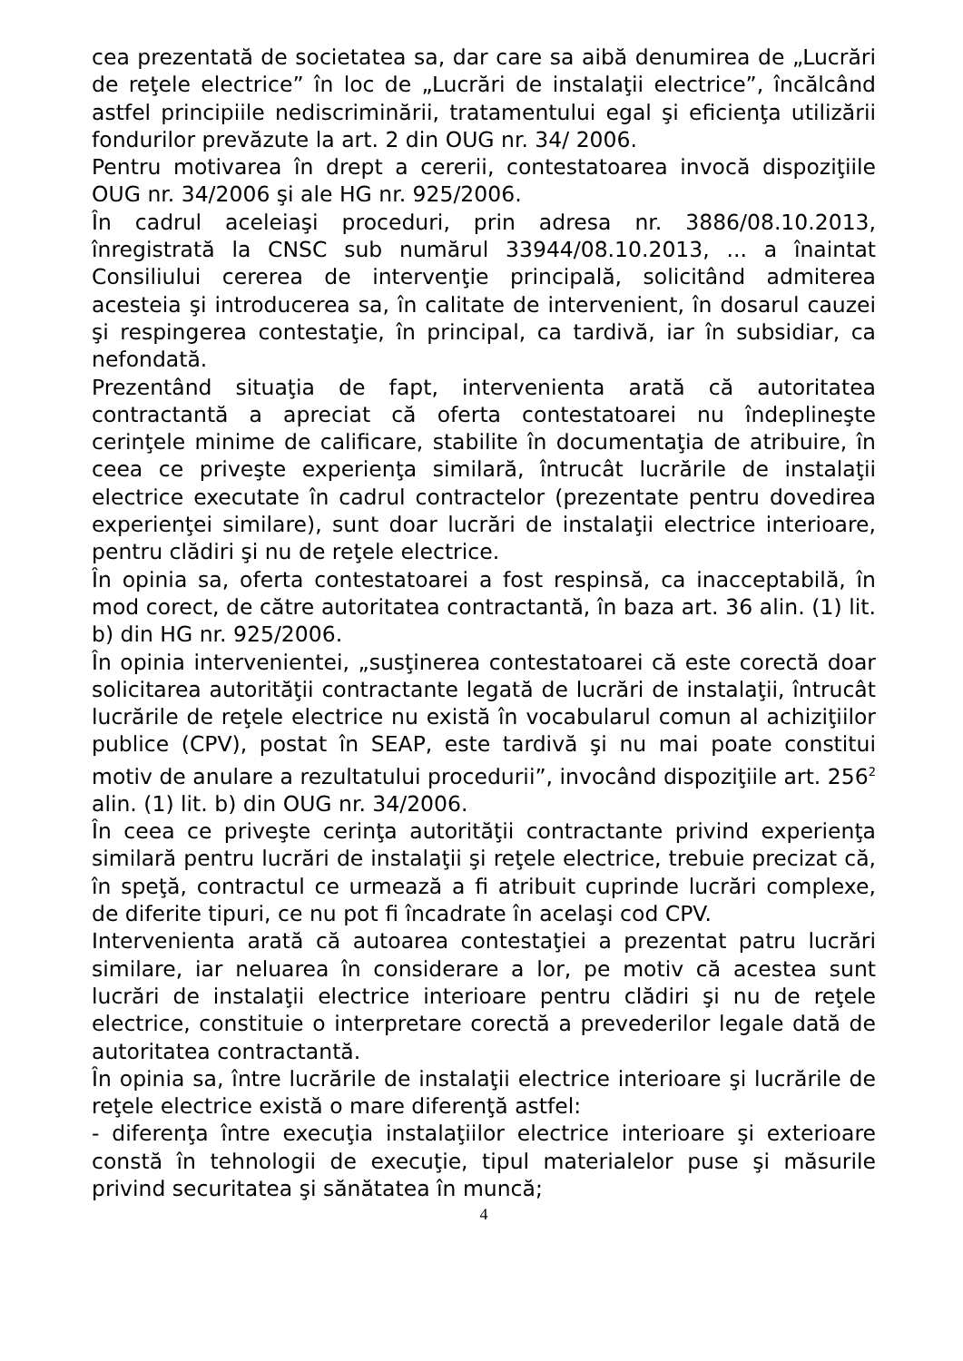cea prezentată de societatea sa, dar care sa aibă denumirea de „Lucrări de reţele electrice” în loc de „Lucrări de instalaţii electrice”, încălcând astfel principiile nediscriminării, tratamentului egal şi eficienţa utilizării fondurilor prevăzute la art. 2 din OUG nr. 34/ 2006.
Pentru motivarea în drept a cererii, contestatoarea invocă dispoziţiile OUG nr. 34/2006 şi ale HG nr. 925/2006.
În cadrul aceleiaşi proceduri, prin adresa nr. 3886/08.10.2013, înregistrată la CNSC sub numărul 33944/08.10.2013, ... a înaintat Consiliului cererea de intervenţie principală, solicitând admiterea acesteia şi introducerea sa, în calitate de intervenient, în dosarul cauzei şi respingerea contestaţie, în principal, ca tardivă, iar în subsidiar, ca nefondată.
Prezentând situaţia de fapt, intervenienta arată că autoritatea contractantă a apreciat că oferta contestatoarei nu îndeplineşte cerinţele minime de calificare, stabilite în documentaţia de atribuire, în ceea ce priveşte experienţa similară, întrucât lucrările de instalaţii electrice executate în cadrul contractelor (prezentate pentru dovedirea experienţei similare), sunt doar lucrări de instalaţii electrice interioare, pentru clădiri şi nu de reţele electrice.
În opinia sa, oferta contestatoarei a fost respinsă, ca inacceptabilă, în mod corect, de către autoritatea contractantă, în baza art. 36 alin. (1) lit. b) din HG nr. 925/2006.
În opinia intervenientei, „susţinerea contestatoarei că este corectă doar solicitarea autorităţii contractante legată de lucrări de instalaţii, întrucât lucrările de reţele electrice nu există în vocabularul comun al achiziţiilor publice (CPV), postat în SEAP, este tardivă şi nu mai poate constitui motiv de anulare a rezultatului procedurii”, invocând dispoziţiile art. 256<sup>2</sup> alin. (1) lit. b) din OUG nr. 34/2006.
În ceea ce priveşte cerinţa autorităţii contractante privind experienţa similară pentru lucrări de instalaţii şi reţele electrice, trebuie precizat că, în speţă, contractul ce urmează a fi atribuit cuprinde lucrări complexe, de diferite tipuri, ce nu pot fi încadrate în acelaşi cod CPV.
Intervenienta arată că autoarea contestaţiei a prezentat patru lucrări similare, iar neluarea în considerare a lor, pe motiv că acestea sunt lucrări de instalaţii electrice interioare pentru clădiri şi nu de reţele electrice, constituie o interpretare corectă a prevederilor legale dată de autoritatea contractantă.
În opinia sa, între lucrările de instalaţii electrice interioare şi lucrările de reţele electrice există o mare diferenţă astfel:
- diferenţa între execuţia instalaţiilor electrice interioare şi exterioare constă în tehnologii de execuţie, tipul materialelor puse şi măsurile privind securitatea şi sănătatea în muncă;
4